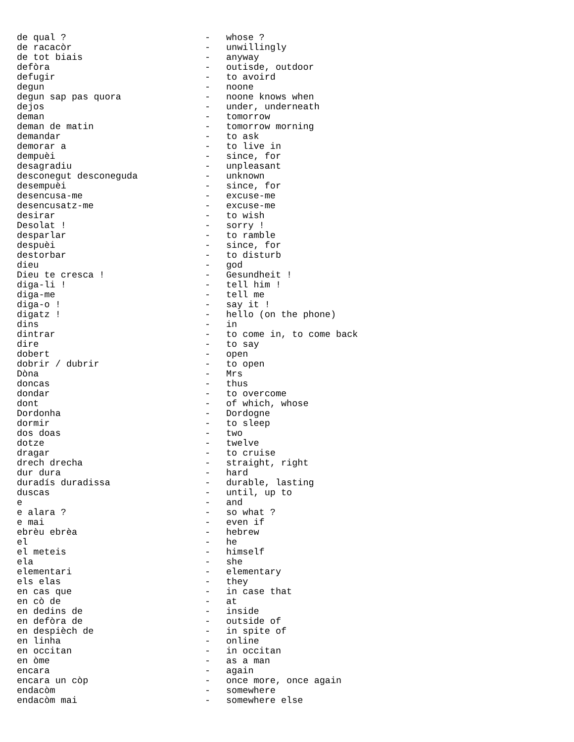| de qual ? | - | whose ? |
| de racacòr | - | unwillingly |
| de tot biais | - | anyway |
| defòra | - | outisde, outdoor |
| defugir | - | to avoird |
| degun | - | noone |
| degun sap pas quora | - | noone knows when |
| dejos | - | under, underneath |
| deman | - | tomorrow |
| deman de matin | - | tomorrow morning |
| demandar | - | to ask |
| demorar a | - | to live in |
| dempuèi | - | since, for |
| desagradiu | - | unpleasant |
| desconegut desconeguda | - | unknown |
| desempuèi | - | since, for |
| desencusa-me | - | excuse-me |
| desencusatz-me | - | excuse-me |
| desirar | - | to wish |
| Desolat ! | - | sorry ! |
| desparlar | - | to ramble |
| despuèi | - | since, for |
| destorbar | - | to disturb |
| dieu | - | god |
| Dieu te cresca ! | - | Gesundheit ! |
| diga-li ! | - | tell him ! |
| diga-me | - | tell me |
| diga-o ! | - | say it ! |
| digatz ! | - | hello (on the phone) |
| dins | - | in |
| dintrar | - | to come in, to come back |
| dire | - | to say |
| dobert | - | open |
| dobrir / dubrir | - | to open |
| Dòna | - | Mrs |
| doncas | - | thus |
| dondar | - | to overcome |
| dont | - | of which, whose |
| Dordonha | - | Dordogne |
| dormir | - | to sleep |
| dos doas | - | two |
| dotze | - | twelve |
| dragar | - | to cruise |
| drech drecha | - | straight, right |
| dur dura | - | hard |
| duradís duradissa | - | durable, lasting |
| duscas | - | until, up to |
| e | - | and |
| e alara ? | - | so what ? |
| e mai | - | even if |
| ebrèu ebrèa | - | hebrew |
| el | - | he |
| el meteis | - | himself |
| ela | - | she |
| elementari | - | elementary |
| els elas | - | they |
| en cas que | - | in case that |
| en cò de | - | at |
| en dedins de | - | inside |
| en defòra de | - | outside of |
| en despièch de | - | in spite of |
| en linha | - | online |
| en occitan | - | in occitan |
| en òme | - | as a man |
| encara | - | again |
| encara un còp | - | once more, once again |
| endacòm | - | somewhere |
| endacòm mai | - | somewhere else |